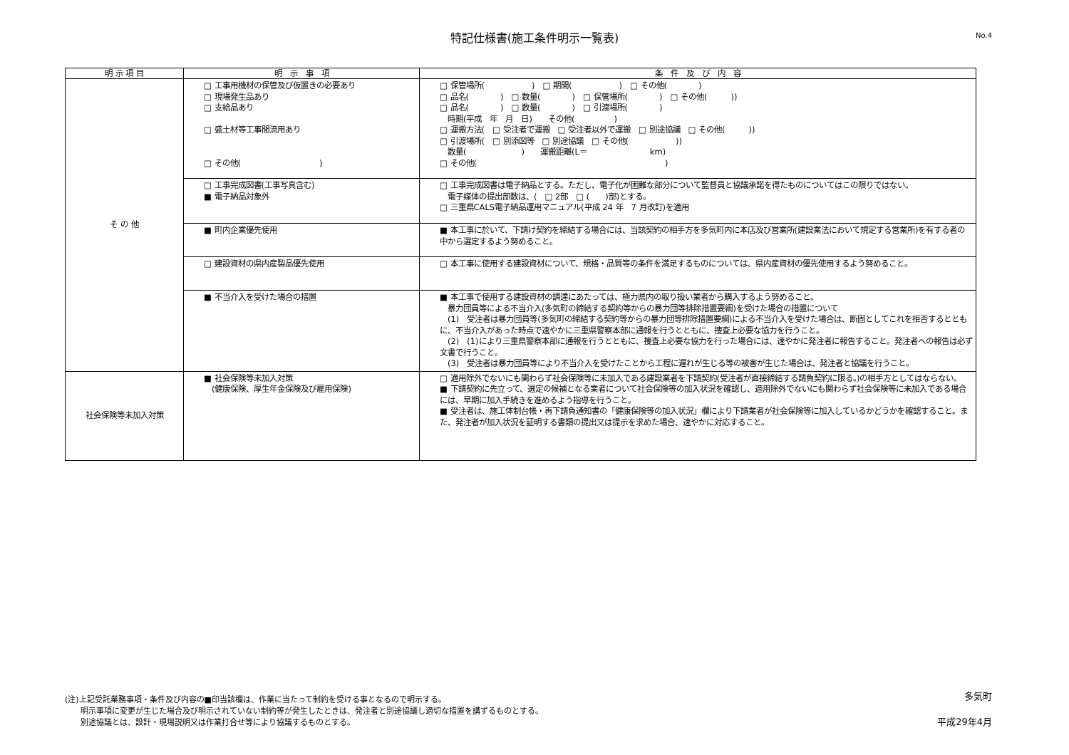特記仕様書(施工条件明示一覧表)
No.4
| 明 示 項 目 | 明 示 事 項 | 条 件 及 び 内 容 |
| --- | --- | --- |
| そ の 他 | □ 工事用機材の保管及び仮置きの必要あり □ 現場発生品あり □ 支給品あり □ 盛土材等工事間流用あり □ その他( ) | □ 保管場所( ) □ 期間( ) □ その他( ) □ 品名( ) □ 数量( ) □ 保管場所( ) □ その他( )) □ 品名( ) □ 数量( ) □ 引渡場所( ) 時期(平成 年 月 日) その他( ) □ 運搬方法( □ 受注者で運搬 □ 受注者以外で運搬 □ 別途協議 □ その他( )) □ 引渡場所( □ 別添図等 □ 別途協議 □ その他( )) 数量( ) 運搬距離(L＝ km) □ その他( ) |
| | □ 工事完成図書(工事写真含む) ■ 電子納品対象外 | □ 工事完成図書は電子納品とする。ただし、電子化が困難な部分について監督員と協議承諾を得たものについてはこの限りではない。 電子媒体の提出部数は、( □ 2部 □ ( )部)とする。 □ 三重県CALS電子納品運用マニュアル(平成 24 年 7 月改訂)を適用 |
| | ■ 町内企業優先使用 | ■ 本工事に於いて、下請け契約を締結する場合には、当該契約の相手方を多気町内に本店及び営業所(建設業法において規定する営業所)を有する者の中から選定するよう努めること。 |
| | □ 建設資材の県内産製品優先使用 | □ 本工事に使用する建設資材について、規格・品質等の条件を満足するものについては、県内産資材の優先使用するよう努めること。 |
| | ■ 不当介入を受けた場合の措置 | ■ 本工事で使用する建設資材の調達にあたっては、極力県内の取り扱い業者から購入するよう努めること。 暴力団員等による不当介入(多気町の締結する契約等からの暴力団等排除措置要綱)を受けた場合の措置について (1) 受注者は暴力団員等(多気町の締結する契約等からの暴力団等排除措置要綱)による不当介入を受けた場合は、断固としてこれを拒否するとともに、不当介入があった時点で速やかに三重県警察本部に通報を行うとともに、捜査上必要な協力を行うこと。 (2) (1)により三重県警察本部に通報を行うとともに、捜査上必要な協力を行った場合には、速やかに発注者に報告すること。発注者への報告は必ず文書で行うこと。 (3) 受注者は暴力団員等により不当介入を受けたことから工程に遅れが生じる等の被害が生じた場合は、発注者と協議を行うこと。 |
| 社会保険等未加入対策 | ■ 社会保険等未加入対策 (健康保険、厚生年金保険及び雇用保険) | □ 適用除外でないにも関わらず社会保険等に未加入である建設業者を下請契約(受注者が直接締結する請負契約に限る。)の相手方としてはならない。 ■ 下請契約に先立って、選定の候補となる業者について社会保険等の加入状況を確認し、適用除外でないにも関わらず社会保険等に未加入である場合には、早期に加入手続きを進めるよう指導を行うこと。 ■ 受注者は、施工体制台帳・再下請負通知書の「健康保険等の加入状況」欄により下請業者が社会保険等に加入しているかどうかを確認すること。また、発注者が加入状況を証明する書類の提出又は提示を求めた場合、速やかに対応すること。 |
(注)上記受託業務事項・条件及び内容の■印当該欄は、作業に当たって制約を受ける事となるので明示する。
　　明示事項に変更が生じた場合及び明示されていない制約等が発生したときは、発注者と別途協議し適切な措置を講ずるものとする。
　　別途協議とは、設計・現場説明又は作業打合せ等により協議するものとする。
多気町
平成29年4月